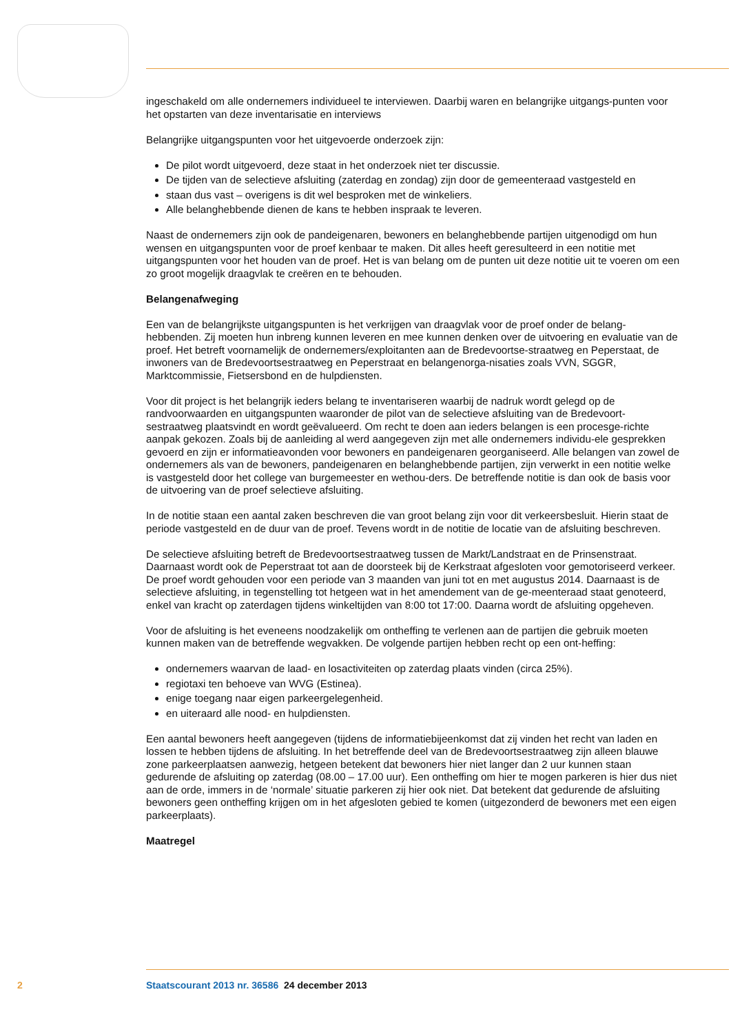ingeschakeld om alle ondernemers individueel te interviewen. Daarbij waren en belangrijke uitgangs-punten voor het opstarten van deze inventarisatie en interviews
Belangrijke uitgangspunten voor het uitgevoerde onderzoek zijn:
De pilot wordt uitgevoerd, deze staat in het onderzoek niet ter discussie.
De tijden van de selectieve afsluiting (zaterdag en zondag) zijn door de gemeenteraad vastgesteld en
staan dus vast – overigens is dit wel besproken met de winkeliers.
Alle belanghebbende dienen de kans te hebben inspraak te leveren.
Naast de ondernemers zijn ook de pandeigenaren, bewoners en belanghebbende partijen uitgenodigd om hun wensen en uitgangspunten voor de proef kenbaar te maken. Dit alles heeft geresulteerd in een notitie met uitgangspunten voor het houden van de proef. Het is van belang om de punten uit deze notitie uit te voeren om een zo groot mogelijk draagvlak te creëren en te behouden.
Belangenafweging
Een van de belangrijkste uitgangspunten is het verkrijgen van draagvlak voor de proef onder de belang-hebbenden. Zij moeten hun inbreng kunnen leveren en mee kunnen denken over de uitvoering en evaluatie van de proef. Het betreft voornamelijk de ondernemers/exploitanten aan de Bredevoortse-straatweg en Peperstaat, de inwoners van de Bredevoortsestraatweg en Peperstraat en belangenorga-nisaties zoals VVN, SGGR, Marktcommissie, Fietsersbond en de hulpdiensten.
Voor dit project is het belangrijk ieders belang te inventariseren waarbij de nadruk wordt gelegd op de randvoorwaarden en uitgangspunten waaronder de pilot van de selectieve afsluiting van de Bredevoort-sestraatweg plaatsvindt en wordt geëvalueerd. Om recht te doen aan ieders belangen is een procesge-richte aanpak gekozen. Zoals bij de aanleiding al werd aangegeven zijn met alle ondernemers individu-ele gesprekken gevoerd en zijn er informatieavonden voor bewoners en pandeigenaren georganiseerd. Alle belangen van zowel de ondernemers als van de bewoners, pandeigenaren en belanghebbende partijen, zijn verwerkt in een notitie welke is vastgesteld door het college van burgemeester en wethou-ders. De betreffende notitie is dan ook de basis voor de uitvoering van de proef selectieve afsluiting.
In de notitie staan een aantal zaken beschreven die van groot belang zijn voor dit verkeersbesluit. Hierin staat de periode vastgesteld en de duur van de proef. Tevens wordt in de notitie de locatie van de afsluiting beschreven.
De selectieve afsluiting betreft de Bredevoortsestraatweg tussen de Markt/Landstraat en de Prinsenstraat. Daarnaast wordt ook de Peperstraat tot aan de doorsteek bij de Kerkstraat afgesloten voor gemotoriseerd verkeer. De proef wordt gehouden voor een periode van 3 maanden van juni tot en met augustus 2014. Daarnaast is de selectieve afsluiting, in tegenstelling tot hetgeen wat in het amendement van de ge-meenteraad staat genoteerd, enkel van kracht op zaterdagen tijdens winkeltijden van 8:00 tot 17:00. Daarna wordt de afsluiting opgeheven.
Voor de afsluiting is het eveneens noodzakelijk om ontheffing te verlenen aan de partijen die gebruik moeten kunnen maken van de betreffende wegvakken. De volgende partijen hebben recht op een ont-heffing:
ondernemers waarvan de laad- en losactiviteiten op zaterdag plaats vinden (circa 25%).
regiotaxi ten behoeve van WVG (Estinea).
enige toegang naar eigen parkeergelegenheid.
en uiteraard alle nood- en hulpdiensten.
Een aantal bewoners heeft aangegeven (tijdens de informatiebijeenkomst dat zij vinden het recht van laden en lossen te hebben tijdens de afsluiting. In het betreffende deel van de Bredevoortsestraatweg zijn alleen blauwe zone parkeerplaatsen aanwezig, hetgeen betekent dat bewoners hier niet langer dan 2 uur kunnen staan gedurende de afsluiting op zaterdag (08.00 – 17.00 uur). Een ontheffing om hier te mogen parkeren is hier dus niet aan de orde, immers in de ‘normale’ situatie parkeren zij hier ook niet. Dat betekent dat gedurende de afsluiting bewoners geen ontheffing krijgen om in het afgesloten gebied te komen (uitgezonderd de bewoners met een eigen parkeerplaats).
Maatregel
2 Staatscourant 2013 nr. 36586 24 december 2013